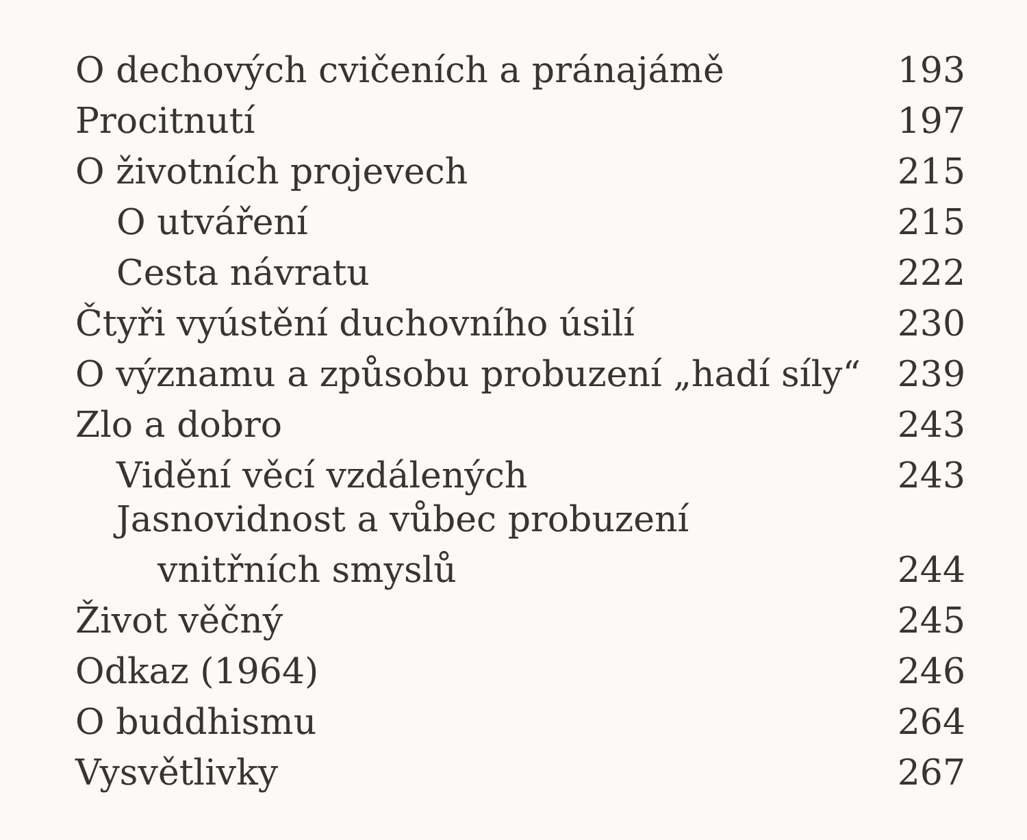O dechových cvičeních a pránajámě 193
Procitnutí 197
O životních projevech 215
O utváření 215
Cesta návratu 222
Čtyři vyústění duchovního úsilí 230
O významu a způsobu probuzení „hadí síly“239
Zlo a dobro 243
Vidění věcí vzdálených 243
Jasnovidnost a vůbec probuzení
vnitřních smyslů 244
Život věčný 245
Odkaz (1964) 246
O buddhismu 264
Vysvětlivky 267